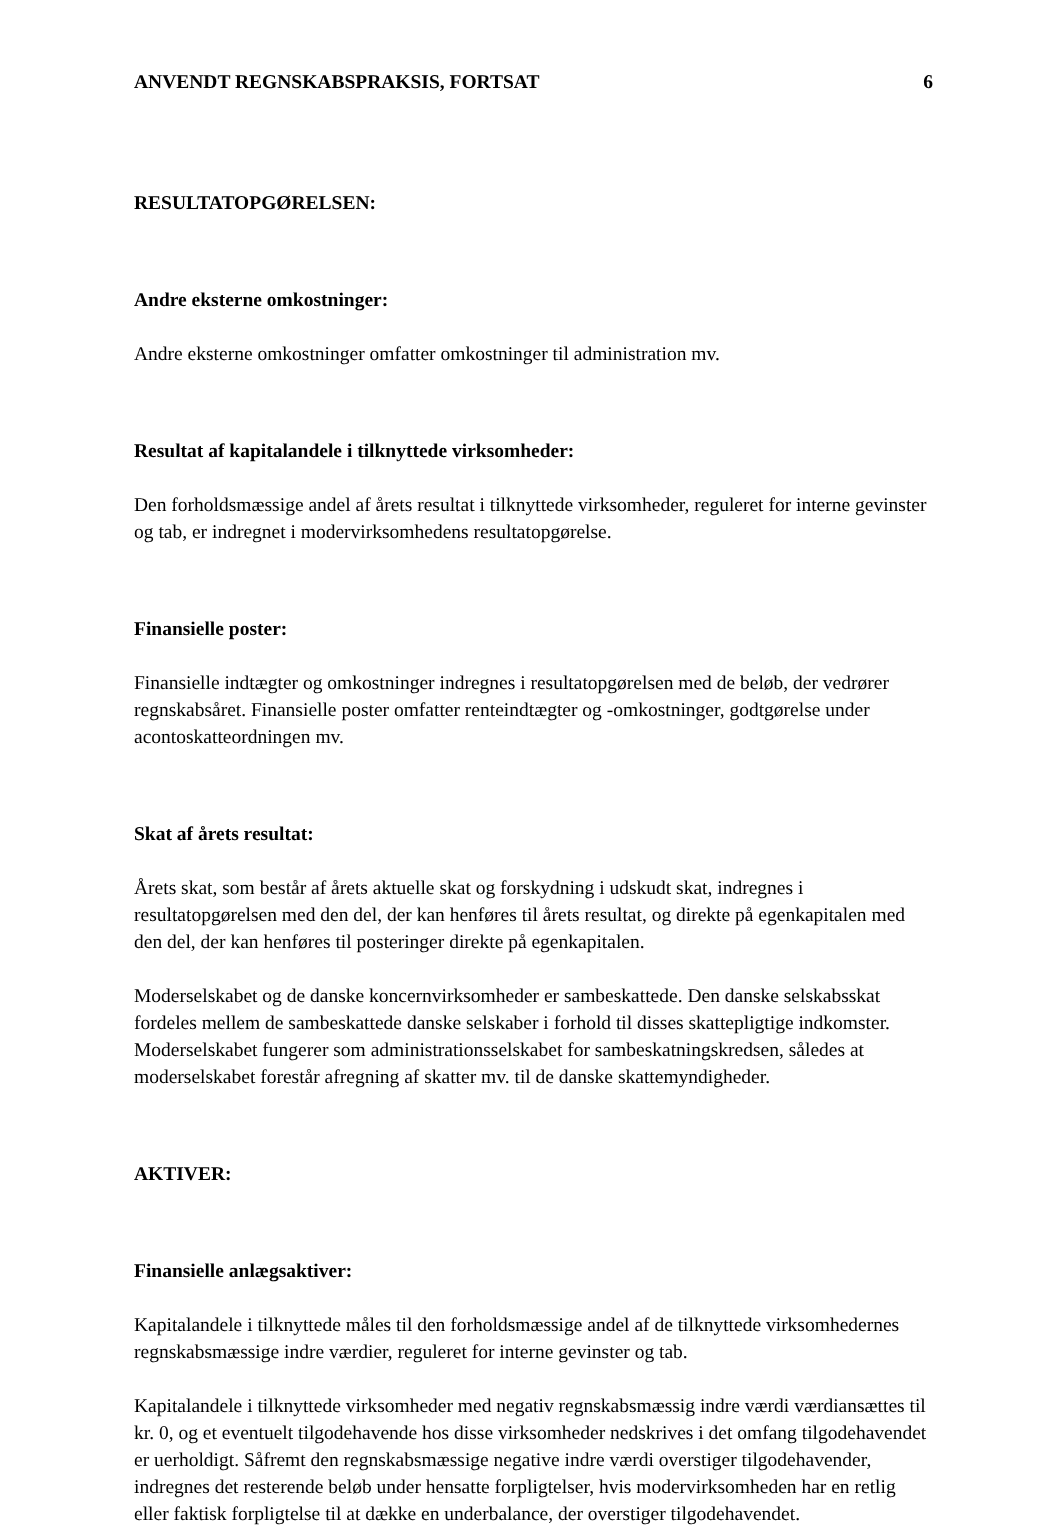ANVENDT REGNSKABSPRAKSIS, FORTSAT 6
RESULTATOPGØRELSEN:
Andre eksterne omkostninger:
Andre eksterne omkostninger omfatter omkostninger til administration mv.
Resultat af kapitalandele i tilknyttede virksomheder:
Den forholdsmæssige andel af årets resultat i tilknyttede virksomheder, reguleret for interne gevinster og tab, er indregnet i modervirksomhedens resultatopgørelse.
Finansielle poster:
Finansielle indtægter og omkostninger indregnes i resultatopgørelsen med de beløb, der vedrører regnskabsåret. Finansielle poster omfatter renteindtægter og -omkostninger, godtgørelse under acontoskatteordningen mv.
Skat af årets resultat:
Årets skat, som består af årets aktuelle skat og forskydning i udskudt skat, indregnes i resultatopgørelsen med den del, der kan henføres til årets resultat, og direkte på egenkapitalen med den del, der kan henføres til posteringer direkte på egenkapitalen.
Moderselskabet og de danske koncernvirksomheder er sambeskattede. Den danske selskabsskat fordeles mellem de sambeskattede danske selskaber i forhold til disses skattepligtige indkomster. Moderselskabet fungerer som administrationsselskabet for sambeskatningskredsen, således at moderselskabet forestår afregning af skatter mv. til de danske skattemyndigheder.
AKTIVER:
Finansielle anlægsaktiver:
Kapitalandele i tilknyttede måles til den forholdsmæssige andel af de tilknyttede virksomhedernes regnskabsmæssige indre værdier, reguleret for interne gevinster og tab.
Kapitalandele i tilknyttede virksomheder med negativ regnskabsmæssig indre værdi værdiansættes til kr. 0, og et eventuelt tilgodehavende hos disse virksomheder nedskrives i det omfang tilgodehavendet er uerholdigt. Såfremt den regnskabsmæssige negative indre værdi overstiger tilgodehavender, indregnes det resterende beløb under hensatte forpligtelser, hvis modervirksomheden har en retlig eller faktisk forpligtelse til at dække en underbalance, der overstiger tilgodehavendet.